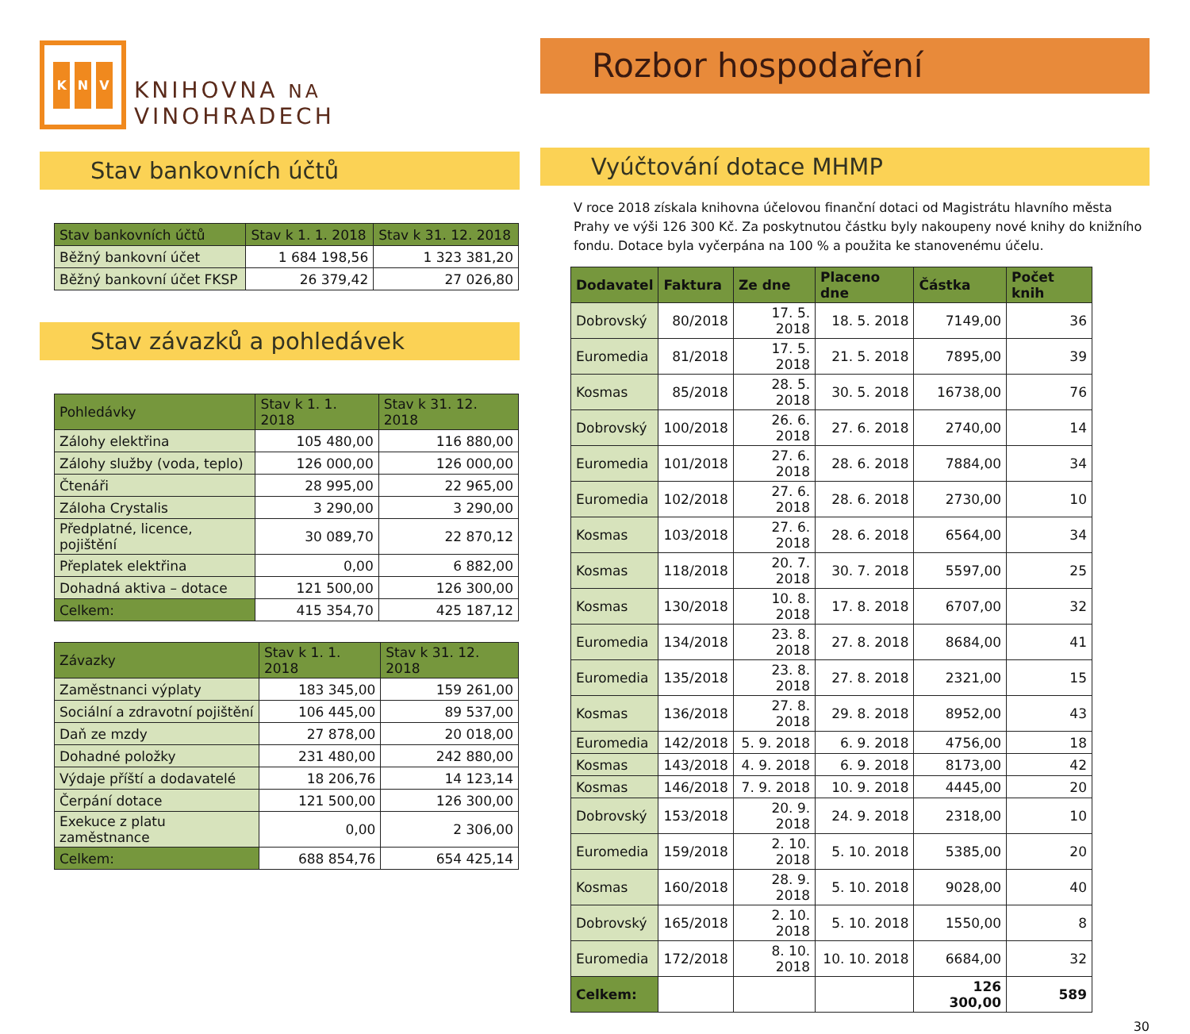K N V
KNIHOVNA NA VINOHRADECH
Stav bankovních účtů
| Stav bankovních účtů | Stav k 1. 1. 2018 | Stav k 31. 12. 2018 |
| --- | --- | --- |
| Běžný bankovní účet | 1 684 198,56 | 1 323 381,20 |
| Běžný bankovní účet FKSP | 26 379,42 | 27 026,80 |
Stav závazků a pohledávek
| Pohledávky | Stav k 1. 1. 2018 | Stav k 31. 12. 2018 |
| --- | --- | --- |
| Zálohy elektřina | 105 480,00 | 116 880,00 |
| Zálohy služby (voda, teplo) | 126 000,00 | 126 000,00 |
| Čtenáři | 28 995,00 | 22 965,00 |
| Záloha Crystalis | 3 290,00 | 3 290,00 |
| Předplatné, licence, pojištění | 30 089,70 | 22 870,12 |
| Přeplatek elektřina | 0,00 | 6 882,00 |
| Dohadná aktiva – dotace | 121 500,00 | 126 300,00 |
| Celkem: | 415 354,70 | 425 187,12 |
| Závazky | Stav k 1. 1. 2018 | Stav k 31. 12. 2018 |
| --- | --- | --- |
| Zaměstnanci výplaty | 183 345,00 | 159 261,00 |
| Sociální a zdravotní pojištění | 106 445,00 | 89 537,00 |
| Daň ze mzdy | 27 878,00 | 20 018,00 |
| Dohadné položky | 231 480,00 | 242 880,00 |
| Výdaje příští a dodavatelé | 18 206,76 | 14 123,14 |
| Čerpání dotace | 121 500,00 | 126 300,00 |
| Exekuce z platu zaměstnance | 0,00 | 2 306,00 |
| Celkem: | 688 854,76 | 654 425,14 |
Rozbor hospodaření
Vyúčtování dotace MHMP
V roce 2018 získala knihovna účelovou finanční dotaci od Magistrátu hlavního města Prahy ve výši 126 300 Kč. Za poskytnutou částku byly nakoupeny nové knihy do knižního fondu. Dotace byla vyčerpána na 100 % a použita ke stanovenému účelu.
| Dodavatel | Faktura | Ze dne | Placeno dne | Částka | Počet knih |
| --- | --- | --- | --- | --- | --- |
| Dobrovský | 80/2018 | 17. 5. 2018 | 18. 5. 2018 | 7149,00 | 36 |
| Euromedia | 81/2018 | 17. 5. 2018 | 21. 5. 2018 | 7895,00 | 39 |
| Kosmas | 85/2018 | 28. 5. 2018 | 30. 5. 2018 | 16738,00 | 76 |
| Dobrovský | 100/2018 | 26. 6. 2018 | 27. 6. 2018 | 2740,00 | 14 |
| Euromedia | 101/2018 | 27. 6. 2018 | 28. 6. 2018 | 7884,00 | 34 |
| Euromedia | 102/2018 | 27. 6. 2018 | 28. 6. 2018 | 2730,00 | 10 |
| Kosmas | 103/2018 | 27. 6. 2018 | 28. 6. 2018 | 6564,00 | 34 |
| Kosmas | 118/2018 | 20. 7. 2018 | 30. 7. 2018 | 5597,00 | 25 |
| Kosmas | 130/2018 | 10. 8. 2018 | 17. 8. 2018 | 6707,00 | 32 |
| Euromedia | 134/2018 | 23. 8. 2018 | 27. 8. 2018 | 8684,00 | 41 |
| Euromedia | 135/2018 | 23. 8. 2018 | 27. 8. 2018 | 2321,00 | 15 |
| Kosmas | 136/2018 | 27. 8. 2018 | 29. 8. 2018 | 8952,00 | 43 |
| Euromedia | 142/2018 | 5. 9. 2018 | 6. 9. 2018 | 4756,00 | 18 |
| Kosmas | 143/2018 | 4. 9. 2018 | 6. 9. 2018 | 8173,00 | 42 |
| Kosmas | 146/2018 | 7. 9. 2018 | 10. 9. 2018 | 4445,00 | 20 |
| Dobrovský | 153/2018 | 20. 9. 2018 | 24. 9. 2018 | 2318,00 | 10 |
| Euromedia | 159/2018 | 2. 10. 2018 | 5. 10. 2018 | 5385,00 | 20 |
| Kosmas | 160/2018 | 28. 9. 2018 | 5. 10. 2018 | 9028,00 | 40 |
| Dobrovský | 165/2018 | 2. 10. 2018 | 5. 10. 2018 | 1550,00 | 8 |
| Euromedia | 172/2018 | 8. 10. 2018 | 10. 10. 2018 | 6684,00 | 32 |
| Celkem: | | | | 126 300,00 | 589 |
30